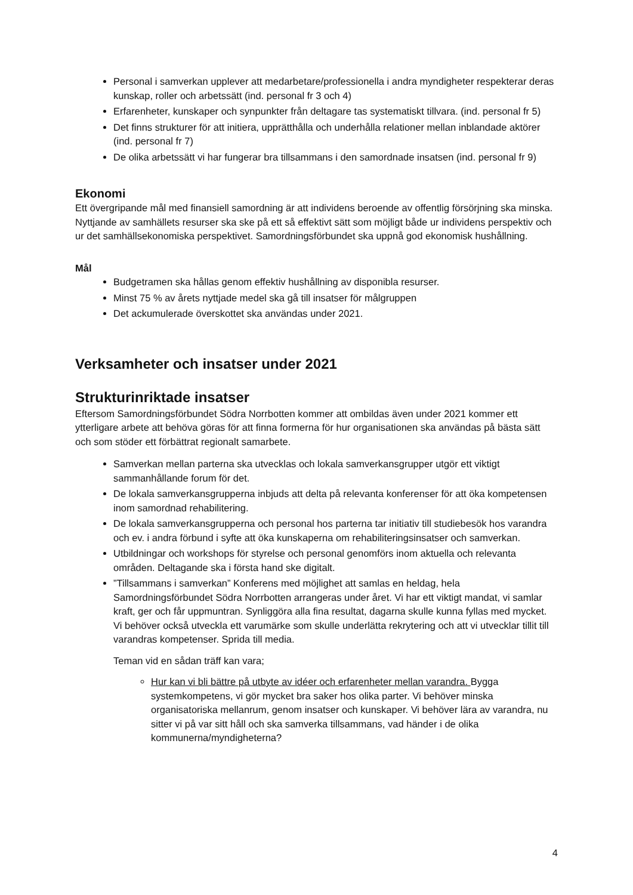Personal i samverkan upplever att medarbetare/professionella i andra myndigheter respekterar deras kunskap, roller och arbetssätt (ind. personal fr 3 och 4)
Erfarenheter, kunskaper och synpunkter från deltagare tas systematiskt tillvara. (ind. personal fr 5)
Det finns strukturer för att initiera, upprätthålla och underhålla relationer mellan inblandade aktörer (ind. personal fr 7)
De olika arbetssätt vi har fungerar bra tillsammans i den samordnade insatsen (ind. personal fr 9)
Ekonomi
Ett övergripande mål med finansiell samordning är att individens beroende av offentlig försörjning ska minska. Nyttjande av samhällets resurser ska ske på ett så effektivt sätt som möjligt både ur individens perspektiv och ur det samhällsekonomiska perspektivet. Samordningsförbundet ska uppnå god ekonomisk hushållning.
Mål
Budgetramen ska hållas genom effektiv hushållning av disponibla resurser.
Minst 75 % av årets nyttjade medel ska gå till insatser för målgruppen
Det ackumulerade överskottet ska användas under 2021.
Verksamheter och insatser under 2021
Strukturinriktade insatser
Eftersom Samordningsförbundet Södra Norrbotten kommer att ombildas även under 2021 kommer ett ytterligare arbete att behöva göras för att finna formerna för hur organisationen ska användas på bästa sätt och som stöder ett förbättrat regionalt samarbete.
Samverkan mellan parterna ska utvecklas och lokala samverkansgrupper utgör ett viktigt sammanhållande forum för det.
De lokala samverkansgrupperna inbjuds att delta på relevanta konferenser för att öka kompetensen inom samordnad rehabilitering.
De lokala samverkansgrupperna och personal hos parterna tar initiativ till studiebesök hos varandra och ev. i andra förbund i syfte att öka kunskaperna om rehabiliteringsinsatser och samverkan.
Utbildningar och workshops för styrelse och personal genomförs inom aktuella och relevanta områden. Deltagande ska i första hand ske digitalt.
”Tillsammans i samverkan” Konferens med möjlighet att samlas en heldag, hela Samordningsförbundet Södra Norrbotten arrangeras under året. Vi har ett viktigt mandat, vi samlar kraft, ger och får uppmuntran. Synliggöra alla fina resultat, dagarna skulle kunna fyllas med mycket. Vi behöver också utveckla ett varumärke som skulle underlätta rekrytering och att vi utvecklar tillit till varandras kompetenser. Sprida till media.
Teman vid en sådan träff kan vara;
Hur kan vi bli bättre på utbyte av idéer och erfarenheter mellan varandra. Bygga systemkompetens, vi gör mycket bra saker hos olika parter. Vi behöver minska organisatoriska mellanrum, genom insatser och kunskaper. Vi behöver lära av varandra, nu sitter vi på var sitt håll och ska samverka tillsammans, vad händer i de olika kommunerna/myndigheterna?
4